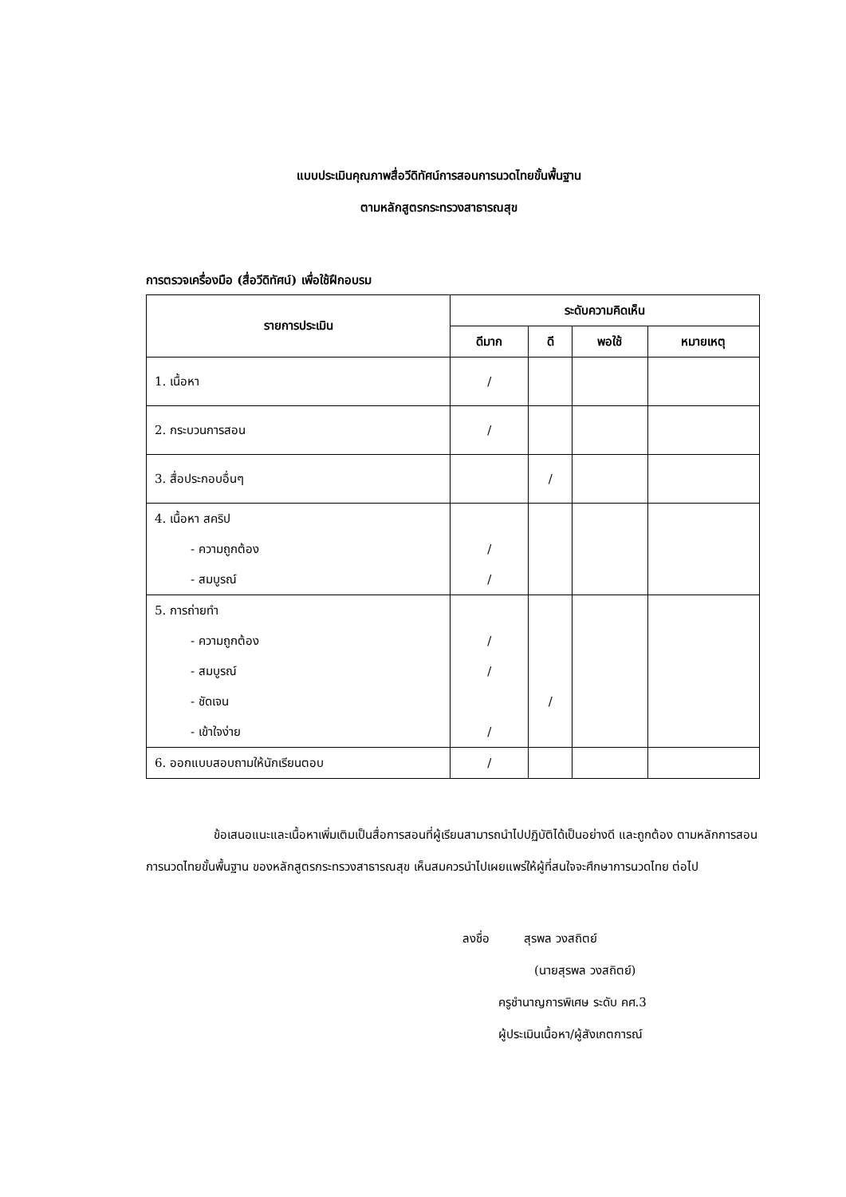แบบประเมินคุณภาพสื่อวีดิทัศน์การสอนการนวดไทยขั้นพื้นฐาน
ตามหลักสูตรกระทรวงสาธารณสุข
การตรวจเครื่องมือ (สื่อวีดิทัศน์) เพื่อใช้ฝึกอบรม
| รายการประเมิน | ระดับความคิดเห็น | | | |
| --- | --- | --- | --- | --- |
| | ดีมาก | ดี | พอใช้ | หมายเหตุ |
| 1. เนื้อหา | / | | | |
| 2. กระบวนการสอน | / | | | |
| 3. สื่อประกอบอื่นๆ | | / | | |
| 4. เนื้อหา สคริป - ความถูกต้อง - สมบูรณ์ | / / | | | |
| 5. การถ่ายทำ - ความถูกต้อง - สมบูรณ์ - ชัดเจน - เข้าใจง่าย | / / / | / | | |
| 6. ออกแบบสอบถามให้นักเรียนตอบ | / | | | |
ข้อเสนอแนะและเนื้อหาเพิ่มเติมเป็นสื่อการสอนที่ผู้เรียนสามารถนำไปปฏิบัติได้เป็นอย่างดี และถูกต้อง ตามหลักการสอนการนวดไทยขั้นพื้นฐาน ของหลักสูตรกระทรวงสาธารณสุข เห็นสมควรนำไปเผยแพร่ให้ผู้ที่สนใจจะศึกษาการนวดไทย ต่อไป
ลงชื่อ สุรพล วงสถิตย์
(นายสุรพล วงสถิตย์)
ครูชำนาญการพิเศษ ระดับ คศ.3
ผู้ประเมินเนื้อหา/ผู้สังเกตการณ์